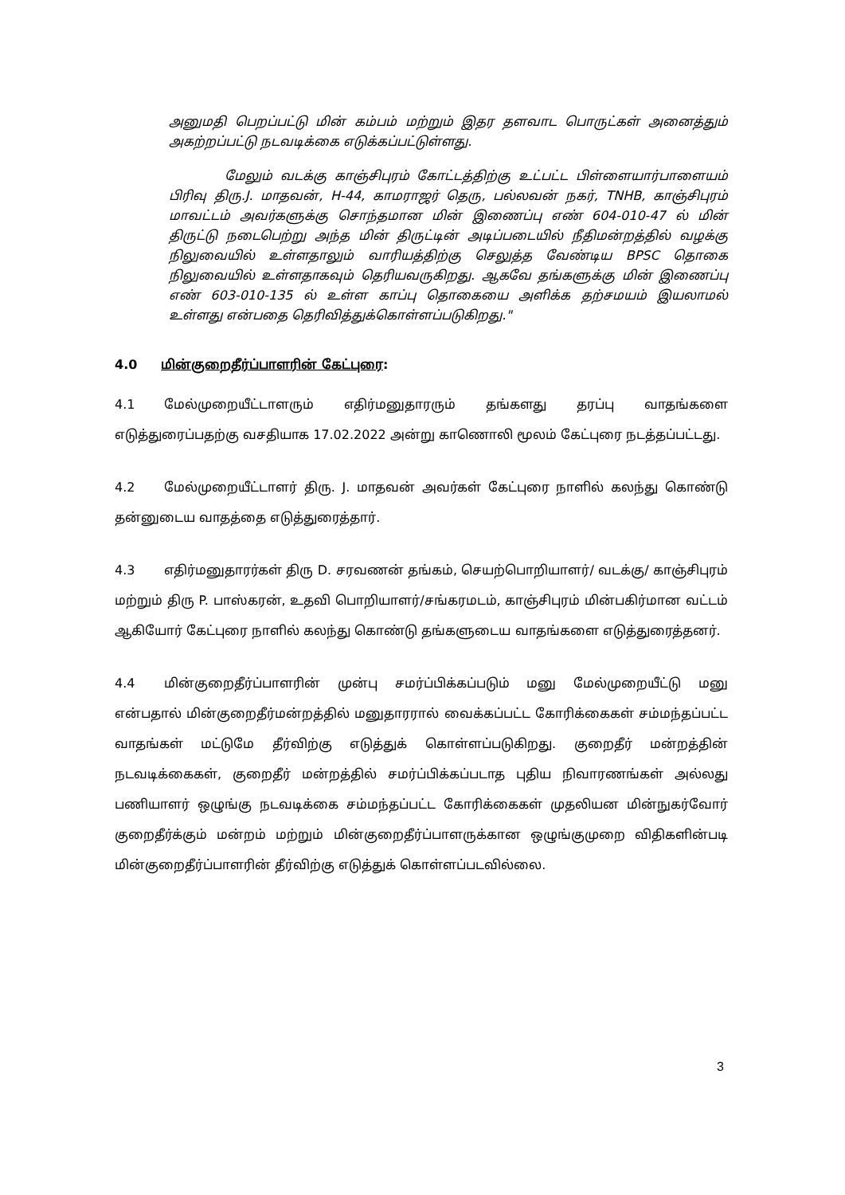அனுமதி பெறப்பட்டு மின் கம்பம் மற்றும் இதர தளவாட பொருட்கள் அனைத்தும் அகற்றப்பட்டு நடவடிக்கை எடுக்கப்பட்டுள்ளது.
மேலும் வடக்கு காஞ்சிபுரம் கோட்டத்திற்கு உட்பட்ட பிள்ளையார்பாளையம் பிரிவு திரு.J. மாதவன், H-44, காமராஜர் தெரு, பல்லவன் நகர், TNHB, காஞ்சிபுரம் மாவட்டம் அவர்களுக்கு சொந்தமான மின் இணைப்பு எண் 604-010-47 ல் மின் திருட்டு நடைபெற்று அந்த மின் திருட்டின் அடிப்படையில் நீதிமன்றத்தில் வழக்கு நிலுவையில் உள்ளதாலும் வாரியத்திற்கு செலுத்த வேண்டிய BPSC தொகை நிலுவையில் உள்ளதாகவும் தெரியவருகிறது. ஆகவே தங்களுக்கு மின் இணைப்பு எண் 603-010-135 ல் உள்ள காப்பு தொகையை அளிக்க தற்சமயம் இயலாமல் உள்ளது என்பதை தெரிவித்துக்கொள்ளப்படுகிறது."
4.0 மின்குறைதீர்ப்பாளரின் கேட்புரை:
4.1 மேல்முறையீட்டாளரும் எதிர்மனுதாரரும் தங்களது தரப்பு வாதங்களை எடுத்துரைப்பதற்கு வசதியாக 17.02.2022 அன்று காணொலி மூலம் கேட்புரை நடத்தப்பட்டது.
4.2 மேல்முறையீட்டாளர் திரு. J. மாதவன் அவர்கள் கேட்புரை நாளில் கலந்து கொண்டு தன்னுடைய வாதத்தை எடுத்துரைத்தார்.
4.3 எதிர்மனுதாரர்கள் திரு D. சரவணன் தங்கம், செயற்பொறியாளர்/ வடக்கு/ காஞ்சிபுரம் மற்றும் திரு P. பாஸ்கரன், உதவி பொறியாளர்/சங்கரமடம், காஞ்சிபுரம் மின்பகிர்மான வட்டம் ஆகியோர் கேட்புரை நாளில் கலந்து கொண்டு தங்களுடைய வாதங்களை எடுத்துரைத்தனர்.
4.4 மின்குறைதீர்ப்பாளரின் முன்பு சமர்ப்பிக்கப்படும் மனு மேல்முறையீட்டு மனு என்பதால் மின்குறைதீர்மன்றத்தில் மனுதாரரால் வைக்கப்பட்ட கோரிக்கைகள் சம்மந்தப்பட்ட வாதங்கள் மட்டுமே தீர்விற்கு எடுத்துக் கொள்ளப்படுகிறது. குறைதீர் மன்றத்தின் நடவடிக்கைகள், குறைதீர் மன்றத்தில் சமர்ப்பிக்கப்படாத புதிய நிவாரணங்கள் அல்லது பணியாளர் ஒழுங்கு நடவடிக்கை சம்மந்தப்பட்ட கோரிக்கைகள் முதலியன மின்நுகர்வோர் குறைதீர்க்கும் மன்றம் மற்றும் மின்குறைதீர்ப்பாளருக்கான ஒழுங்குமுறை விதிகளின்படி மின்குறைதீர்ப்பாளரின் தீர்விற்கு எடுத்துக் கொள்ளப்படவில்லை.
3